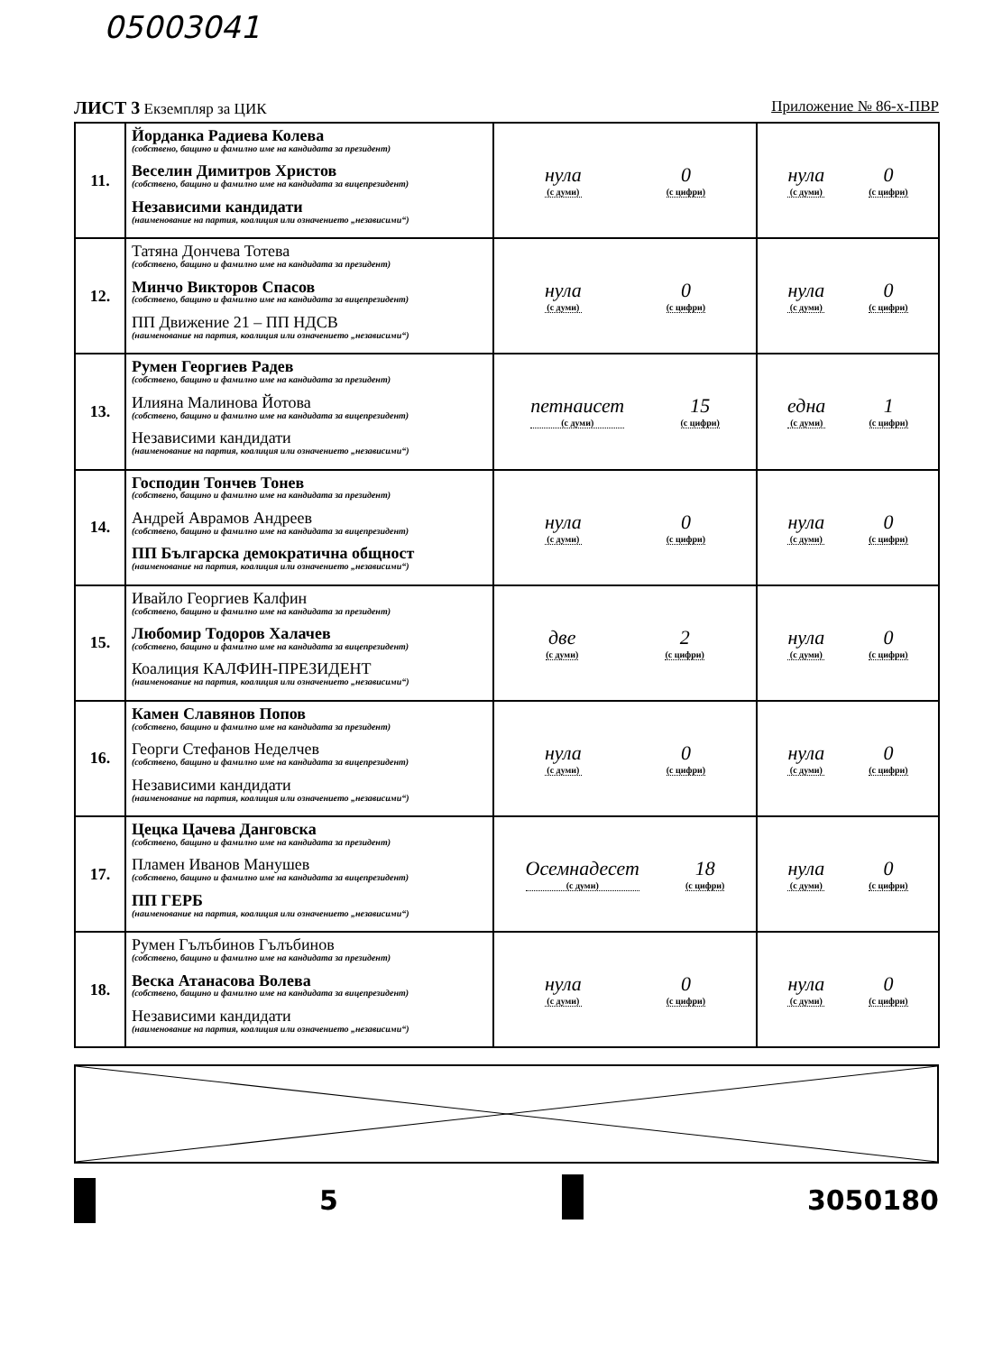05003041
ЛИСТ 3 Екземпляр за ЦИК Приложение № 86-х-ПВР
| 11. | Йорданка Радиева Колева (собствено, бащино и фамилно име на кандидата за президент) Веселин Димитров Христов (собствено, бащино и фамилно име на кандидата за вицепрезидент) Независими кандидати (наименование на партия, коалиция или означението „независими“) | нула (с думи) 0 (с цифри) | нула (с думи) 0 (с цифри) |
| 12. | Татяна Дончева Тотева (собствено, бащино и фамилно име на кандидата за президент) Минчо Викторов Спасов (собствено, бащино и фамилно име на кандидата за вицепрезидент) ПП Движение 21 – ПП НДСВ (наименование на партия, коалиция или означението „независими“) | нула (с думи) 0 (с цифри) | нула (с думи) 0 (с цифри) |
| 13. | Румен Георгиев Радев (собствено, бащино и фамилно име на кандидата за президент) Илияна Малинова Йотова (собствено, бащино и фамилно име на кандидата за вицепрезидент) Независими кандидати (наименование на партия, коалиция или означението „независими“) | петнаисет (с думи) 15 (с цифри) | една (с думи) 1 (с цифри) |
| 14. | Господин Тончев Тонев (собствено, бащино и фамилно име на кандидата за президент) Андрей Аврамов Андреев (собствено, бащино и фамилно име на кандидата за вицепрезидент) ПП Българска демократична общност (наименование на партия, коалиция или означението „независими“) | нула (с думи) 0 (с цифри) | нула (с думи) 0 (с цифри) |
| 15. | Ивайло Георгиев Калфин (собствено, бащино и фамилно име на кандидата за президент) Любомир Тодоров Халачев (собствено, бащино и фамилно име на кандидата за вицепрезидент) Коалиция КАЛФИН-ПРЕЗИДЕНТ (наименование на партия, коалиция или означението „независими“) | две (с думи) 2 (с цифри) | нула (с думи) 0 (с цифри) |
| 16. | Камен Славянов Попов (собствено, бащино и фамилно име на кандидата за президент) Георги Стефанов Неделчев (собствено, бащино и фамилно име на кандидата за вицепрезидент) Независими кандидати (наименование на партия, коалиция или означението „независими“) | нула (с думи) 0 (с цифри) | нула (с думи) 0 (с цифри) |
| 17. | Цецка Цачева Данговска (собствено, бащино и фамилно име на кандидата за президент) Пламен Иванов Манушев (собствено, бащино и фамилно име на кандидата за вицепрезидент) ПП ГЕРБ (наименование на партия, коалиция или означението „независими“) | Осемнадесет (с думи) 18 (с цифри) | нула (с думи) 0 (с цифри) |
| 18. | Румен Гълъбинов Гълъбинов (собствено, бащино и фамилно име на кандидата за президент) Веска Атанасова Волева (собствено, бащино и фамилно име на кандидата за вицепрезидент) Независими кандидати (наименование на партия, коалиция или означението „независими“) | нула (с думи) 0 (с цифри) | нула (с думи) 0 (с цифри) |
5 3050180